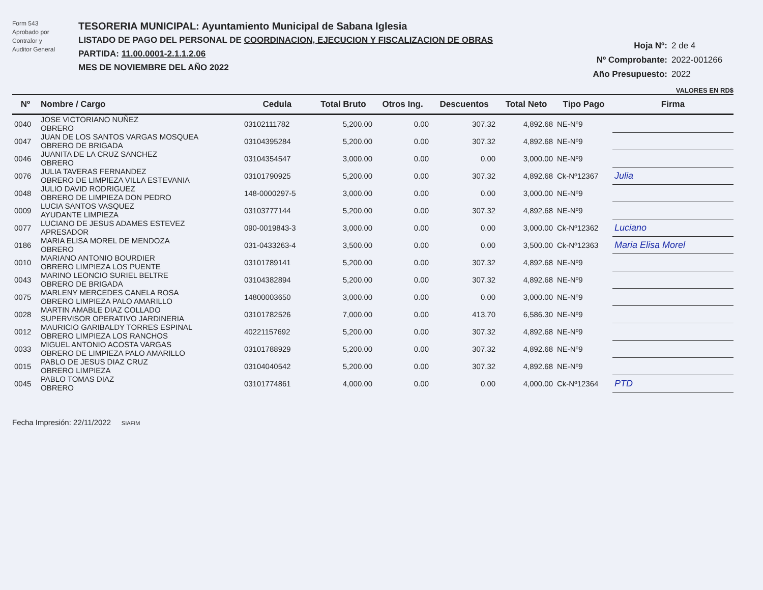Form 543
Aprobado por
Contralor y
Auditor General
TESORERIA MUNICIPAL: Ayuntamiento Municipal de Sabana Iglesia
LISTADO DE PAGO DEL PERSONAL DE COORDINACION, EJECUCION Y FISCALIZACION DE OBRAS
PARTIDA: 11.00.0001-2.1.1.2.06
MES DE NOVIEMBRE DEL AÑO 2022
Hoja Nº: 2 de 4
Nº Comprobante: 2022-001266
Año Presupuesto: 2022
VALORES EN RD$
| Nº | Nombre / Cargo | Cedula | Total Bruto | Otros Ing. | Descuentos | Total Neto | Tipo Pago | Firma |
| --- | --- | --- | --- | --- | --- | --- | --- | --- |
| 0040 | JOSE VICTORIANO NUÑEZ OBRERO | 03102111782 | 5,200.00 | 0.00 | 307.32 | 4,892.68 | NE-Nº9 | |
| 0047 | JUAN DE LOS SANTOS VARGAS MOSQUEA OBRERO DE BRIGADA | 03104395284 | 5,200.00 | 0.00 | 307.32 | 4,892.68 | NE-Nº9 | |
| 0046 | JUANITA DE LA CRUZ SANCHEZ OBRERO | 03104354547 | 3,000.00 | 0.00 | 0.00 | 3,000.00 | NE-Nº9 | |
| 0076 | JULIA TAVERAS FERNANDEZ OBRERO DE LIMPIEZA VILLA ESTEVANIA | 03101790925 | 5,200.00 | 0.00 | 307.32 | 4,892.68 | Ck-Nº12367 | Julia |
| 0048 | JULIO DAVID RODRIGUEZ OBRERO DE LIMPIEZA DON PEDRO | 148-0000297-5 | 3,000.00 | 0.00 | 0.00 | 3,000.00 | NE-Nº9 | |
| 0009 | LUCIA SANTOS VASQUEZ AYUDANTE LIMPIEZA | 03103777144 | 5,200.00 | 0.00 | 307.32 | 4,892.68 | NE-Nº9 | |
| 0077 | LUCIANO DE JESUS ADAMES ESTEVEZ APRESADOR | 090-0019843-3 | 3,000.00 | 0.00 | 0.00 | 3,000.00 | Ck-Nº12362 | Luciano |
| 0186 | MARIA ELISA MOREL DE MENDOZA OBRERO | 031-0433263-4 | 3,500.00 | 0.00 | 0.00 | 3,500.00 | Ck-Nº12363 | Maria Elisa Morel |
| 0010 | MARIANO ANTONIO BOURDIER OBRERO LIMPIEZA LOS PUENTE | 03101789141 | 5,200.00 | 0.00 | 307.32 | 4,892.68 | NE-Nº9 | |
| 0043 | MARINO LEONCIO SURIEL BELTRE OBRERO DE BRIGADA | 03104382894 | 5,200.00 | 0.00 | 307.32 | 4,892.68 | NE-Nº9 | |
| 0075 | MARLENY MERCEDES CANELA ROSA OBRERO LIMPIEZA PALO AMARILLO | 14800003650 | 3,000.00 | 0.00 | 0.00 | 3,000.00 | NE-Nº9 | |
| 0028 | MARTIN AMABLE DIAZ COLLADO SUPERVISOR OPERATIVO JARDINERIA | 03101782526 | 7,000.00 | 0.00 | 413.70 | 6,586.30 | NE-Nº9 | |
| 0012 | MAURICIO GARIBALDY TORRES ESPINAL OBRERO LIMPIEZA LOS RANCHOS | 40221157692 | 5,200.00 | 0.00 | 307.32 | 4,892.68 | NE-Nº9 | |
| 0033 | MIGUEL ANTONIO ACOSTA VARGAS OBRERO DE LIMPIEZA PALO AMARILLO | 03101788929 | 5,200.00 | 0.00 | 307.32 | 4,892.68 | NE-Nº9 | |
| 0015 | PABLO DE JESUS DIAZ CRUZ OBRERO LIMPIEZA | 03104040542 | 5,200.00 | 0.00 | 307.32 | 4,892.68 | NE-Nº9 | |
| 0045 | PABLO TOMAS DIAZ OBRERO | 03101774861 | 4,000.00 | 0.00 | 0.00 | 4,000.00 | Ck-Nº12364 | PTD |
Fecha Impresión: 22/11/2022 SIAFIM